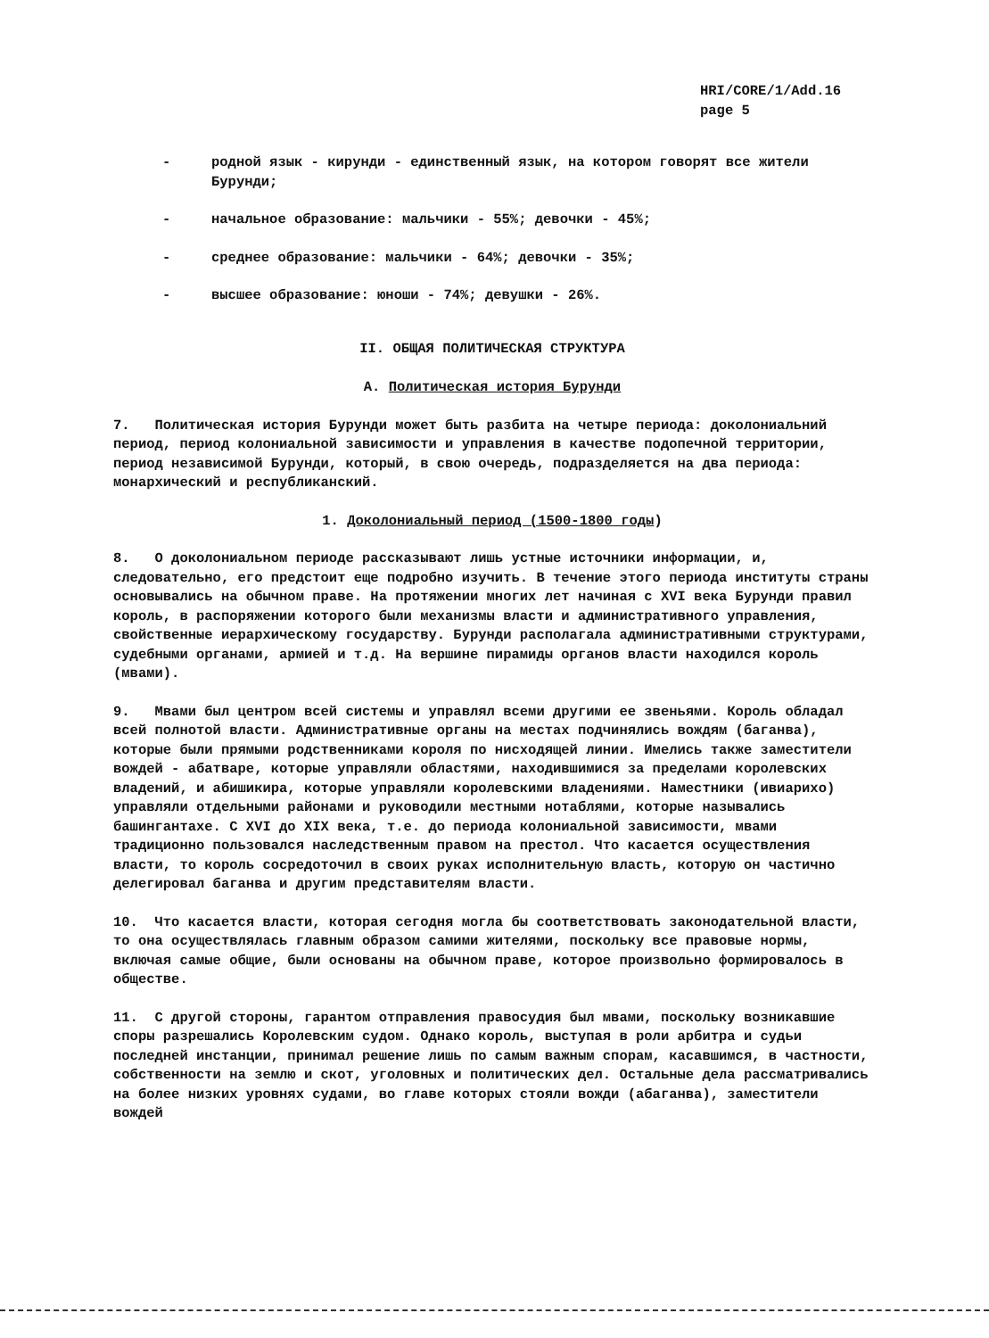HRI/CORE/1/Add.16
page 5
- родной язык - кирунди - единственный язык, на котором говорят все жители Бурунди;
- начальное образование: мальчики - 55%; девочки - 45%;
- среднее образование: мальчики - 64%; девочки - 35%;
- высшее образование: юноши - 74%; девушки - 26%.
II. ОБЩАЯ ПОЛИТИЧЕСКАЯ СТРУКТУРА
A. Политическая история Бурунди
7. Политическая история Бурунди может быть разбита на четыре периода: доколониальний период, период колониальной зависимости и управления в качестве подопечной территории, период независимой Бурунди, который, в свою очередь, подразделяется на два периода: монархический и республиканский.
1. Доколониальный период (1500-1800 годы)
8. О доколониальном периоде рассказывают лишь устные источники информации, и, следовательно, его предстоит еще подробно изучить. В течение этого периода институты страны основывались на обычном праве. На протяжении многих лет начиная с XVI века Бурунди правил король, в распоряжении которого были механизмы власти и административного управления, свойственные иерархическому государству. Бурунди располагала административными структурами, судебными органами, армией и т.д. На вершине пирамиды органов власти находился король (мвами).
9. Мвами был центром всей системы и управлял всеми другими ее звеньями. Король обладал всей полнотой власти. Административные органы на местах подчинялись вождям (баганва), которые были прямыми родственниками короля по нисходящей линии. Имелись также заместители вождей - абатваре, которые управляли областями, находившимися за пределами королевских владений, и абишикира, которые управляли королевскими владениями. Наместники (ивиарихо) управляли отдельными районами и руководили местными нотаблями, которые назывались башингантахе. С XVI до XIX века, т.е. до периода колониальной зависимости, мвами традиционно пользовался наследственным правом на престол. Что касается осуществления власти, то король сосредоточил в своих руках исполнительную власть, которую он частично делегировал баганва и другим представителям власти.
10. Что касается власти, которая сегодня могла бы соответствовать законодательной власти, то она осуществлялась главным образом самими жителями, поскольку все правовые нормы, включая самые общие, были основаны на обычном праве, которое произвольно формировалось в обществе.
11. С другой стороны, гарантом отправления правосудия был мвами, поскольку возникавшие споры разрешались Королевским судом. Однако король, выступая в роли арбитра и судьи последней инстанции, принимал решение лишь по самым важным спорам, касавшимся, в частности, собственности на землю и скот, уголовных и политических дел. Остальные дела рассматривались на более низких уровнях судами, во главе которых стояли вожди (абаганва), заместители вождей